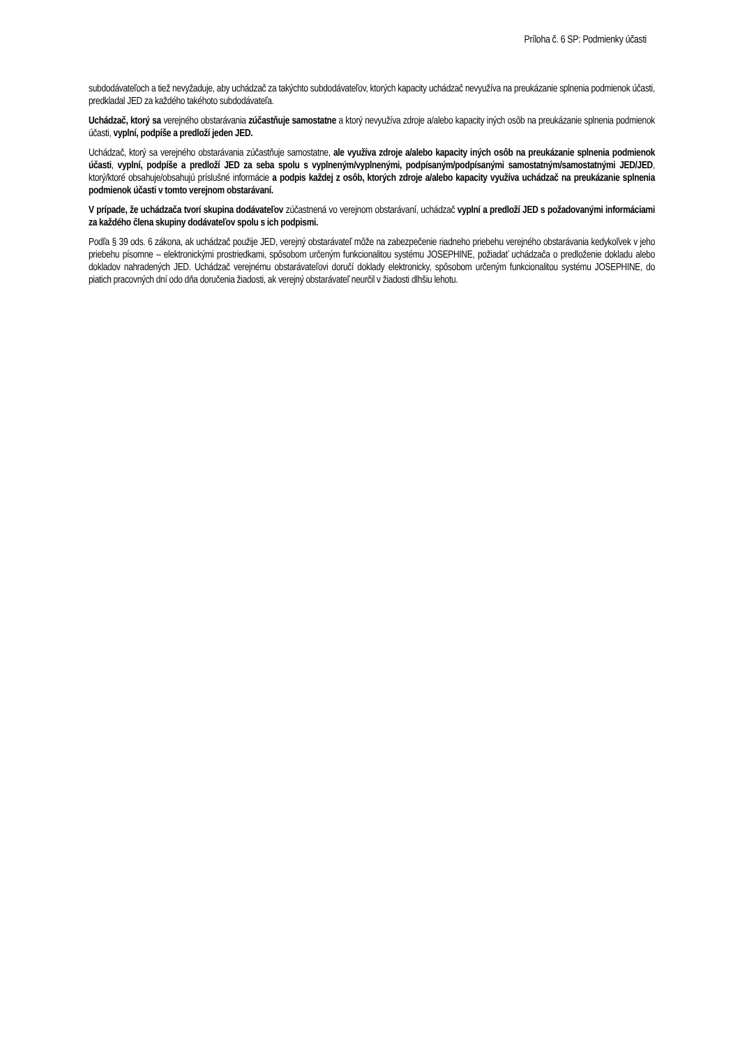Príloha č. 6 SP: Podmienky účasti
subdodávateľoch a tiež nevyžaduje, aby uchádzač za takýchto subdodávateľov, ktorých kapacity uchádzač nevyužíva na preukázanie splnenia podmienok účasti, predkladal JED za každého takéhoto subdodávateľa.
Uchádzač, ktorý sa verejného obstarávania zúčastňuje samostatne a ktorý nevyužíva zdroje a/alebo kapacity iných osôb na preukázanie splnenia podmienok účasti, vyplní, podpíše a predloží jeden JED.
Uchádzač, ktorý sa verejného obstarávania zúčastňuje samostatne, ale využíva zdroje a/alebo kapacity iných osôb na preukázanie splnenia podmienok účasti, vyplní, podpíše a predloží JED za seba spolu s vyplneným/vyplnenými, podpísaným/podpísanými samostatným/samostatnými JED/JED, ktorý/ktoré obsahuje/obsahujú príslušné informácie a podpis každej z osôb, ktorých zdroje a/alebo kapacity využíva uchádzač na preukázanie splnenia podmienok účasti v tomto verejnom obstarávaní.
V prípade, že uchádzača tvorí skupina dodávateľov zúčastnená vo verejnom obstarávaní, uchádzač vyplní a predloží JED s požadovanými informáciami za každého člena skupiny dodávateľov spolu s ich podpismi.
Podľa § 39 ods. 6 zákona, ak uchádzač použije JED, verejný obstarávateľ môže na zabezpečenie riadneho priebehu verejného obstarávania kedykoľvek v jeho priebehu písomne – elektronickými prostriedkami, spôsobom určeným funkcionalitou systému JOSEPHINE, požiadať uchádzača o predloženie dokladu alebo dokladov nahradených JED. Uchádzač verejnému obstarávateľovi doručí doklady elektronicky, spôsobom určeným funkcionalitou systému JOSEPHINE, do piatich pracovných dní odo dňa doručenia žiadosti, ak verejný obstarávateľ neurčil v žiadosti dlhšiu lehotu.